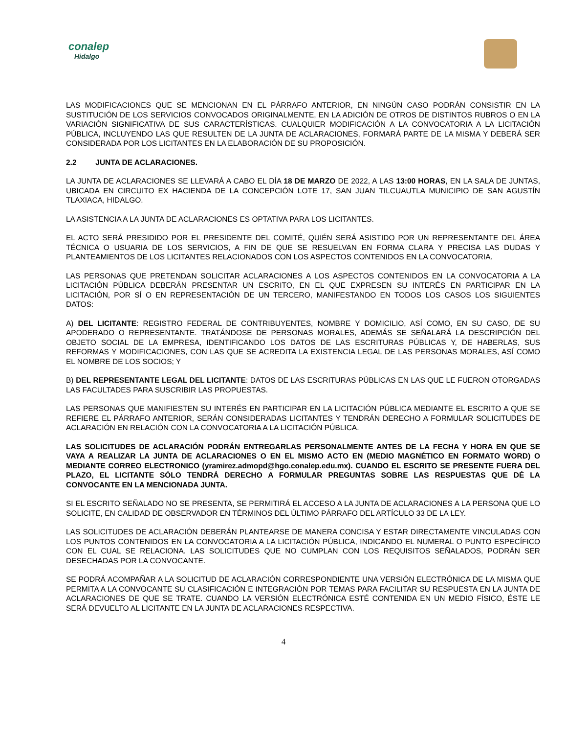conalep
Hidalgo
LAS MODIFICACIONES QUE SE MENCIONAN EN EL PÁRRAFO ANTERIOR, EN NINGÚN CASO PODRÁN CONSISTIR EN LA SUSTITUCIÓN DE LOS SERVICIOS CONVOCADOS ORIGINALMENTE, EN LA ADICIÓN DE OTROS DE DISTINTOS RUBROS O EN LA VARIACIÓN SIGNIFICATIVA DE SUS CARACTERÍSTICAS. CUALQUIER MODIFICACIÓN A LA CONVOCATORIA A LA LICITACIÓN PÚBLICA, INCLUYENDO LAS QUE RESULTEN DE LA JUNTA DE ACLARACIONES, FORMARÁ PARTE DE LA MISMA Y DEBERÁ SER CONSIDERADA POR LOS LICITANTES EN LA ELABORACIÓN DE SU PROPOSICIÓN.
2.2 JUNTA DE ACLARACIONES.
LA JUNTA DE ACLARACIONES SE LLEVARÁ A CABO EL DÍA 18 DE MARZO DE 2022, A LAS 13:00 HORAS, EN LA SALA DE JUNTAS, UBICADA EN CIRCUITO EX HACIENDA DE LA CONCEPCIÓN LOTE 17, SAN JUAN TILCUAUTLA MUNICIPIO DE SAN AGUSTÍN TLAXIACA, HIDALGO.
LA ASISTENCIA A LA JUNTA DE ACLARACIONES ES OPTATIVA PARA LOS LICITANTES.
EL ACTO SERÁ PRESIDIDO POR EL PRESIDENTE DEL COMITÉ, QUIÉN SERÁ ASISTIDO POR UN REPRESENTANTE DEL ÁREA TÉCNICA O USUARIA DE LOS SERVICIOS, A FIN DE QUE SE RESUELVAN EN FORMA CLARA Y PRECISA LAS DUDAS Y PLANTEAMIENTOS DE LOS LICITANTES RELACIONADOS CON LOS ASPECTOS CONTENIDOS EN LA CONVOCATORIA.
LAS PERSONAS QUE PRETENDAN SOLICITAR ACLARACIONES A LOS ASPECTOS CONTENIDOS EN LA CONVOCATORIA A LA LICITACIÓN PÚBLICA DEBERÁN PRESENTAR UN ESCRITO, EN EL QUE EXPRESEN SU INTERÉS EN PARTICIPAR EN LA LICITACIÓN, POR SÍ O EN REPRESENTACIÓN DE UN TERCERO, MANIFESTANDO EN TODOS LOS CASOS LOS SIGUIENTES DATOS:
A) DEL LICITANTE: REGISTRO FEDERAL DE CONTRIBUYENTES, NOMBRE Y DOMICILIO, ASÍ COMO, EN SU CASO, DE SU APODERADO O REPRESENTANTE. TRATÁNDOSE DE PERSONAS MORALES, ADEMÁS SE SEÑALARÁ LA DESCRIPCIÓN DEL OBJETO SOCIAL DE LA EMPRESA, IDENTIFICANDO LOS DATOS DE LAS ESCRITURAS PÚBLICAS Y, DE HABERLAS, SUS REFORMAS Y MODIFICACIONES, CON LAS QUE SE ACREDITA LA EXISTENCIA LEGAL DE LAS PERSONAS MORALES, ASÍ COMO EL NOMBRE DE LOS SOCIOS; Y
B) DEL REPRESENTANTE LEGAL DEL LICITANTE: DATOS DE LAS ESCRITURAS PÚBLICAS EN LAS QUE LE FUERON OTORGADAS LAS FACULTADES PARA SUSCRIBIR LAS PROPUESTAS.
LAS PERSONAS QUE MANIFIESTEN SU INTERÉS EN PARTICIPAR EN LA LICITACIÓN PÚBLICA MEDIANTE EL ESCRITO A QUE SE REFIERE EL PÁRRAFO ANTERIOR, SERÁN CONSIDERADAS LICITANTES Y TENDRÁN DERECHO A FORMULAR SOLICITUDES DE ACLARACIÓN EN RELACIÓN CON LA CONVOCATORIA A LA LICITACIÓN PÚBLICA.
LAS SOLICITUDES DE ACLARACIÓN PODRÁN ENTREGARLAS PERSONALMENTE ANTES DE LA FECHA Y HORA EN QUE SE VAYA A REALIZAR LA JUNTA DE ACLARACIONES O EN EL MISMO ACTO EN (MEDIO MAGNÉTICO EN FORMATO WORD) O MEDIANTE CORREO ELECTRONICO (yramirez.admopd@hgo.conalep.edu.mx). CUANDO EL ESCRITO SE PRESENTE FUERA DEL PLAZO, EL LICITANTE SÓLO TENDRÁ DERECHO A FORMULAR PREGUNTAS SOBRE LAS RESPUESTAS QUE DÉ LA CONVOCANTE EN LA MENCIONADA JUNTA.
SI EL ESCRITO SEÑALADO NO SE PRESENTA, SE PERMITIRÁ EL ACCESO A LA JUNTA DE ACLARACIONES A LA PERSONA QUE LO SOLICITE, EN CALIDAD DE OBSERVADOR EN TÉRMINOS DEL ÚLTIMO PÁRRAFO DEL ARTÍCULO 33 DE LA LEY.
LAS SOLICITUDES DE ACLARACIÓN DEBERÁN PLANTEARSE DE MANERA CONCISA Y ESTAR DIRECTAMENTE VINCULADAS CON LOS PUNTOS CONTENIDOS EN LA CONVOCATORIA A LA LICITACIÓN PÚBLICA, INDICANDO EL NUMERAL O PUNTO ESPECÍFICO CON EL CUAL SE RELACIONA. LAS SOLICITUDES QUE NO CUMPLAN CON LOS REQUISITOS SEÑALADOS, PODRÁN SER DESECHADAS POR LA CONVOCANTE.
SE PODRÁ ACOMPAÑAR A LA SOLICITUD DE ACLARACIÓN CORRESPONDIENTE UNA VERSIÓN ELECTRÓNICA DE LA MISMA QUE PERMITA A LA CONVOCANTE SU CLASIFICACIÓN E INTEGRACIÓN POR TEMAS PARA FACILITAR SU RESPUESTA EN LA JUNTA DE ACLARACIONES DE QUE SE TRATE. CUANDO LA VERSIÓN ELECTRÓNICA ESTÉ CONTENIDA EN UN MEDIO FÍSICO, ÉSTE LE SERÁ DEVUELTO AL LICITANTE EN LA JUNTA DE ACLARACIONES RESPECTIVA.
4